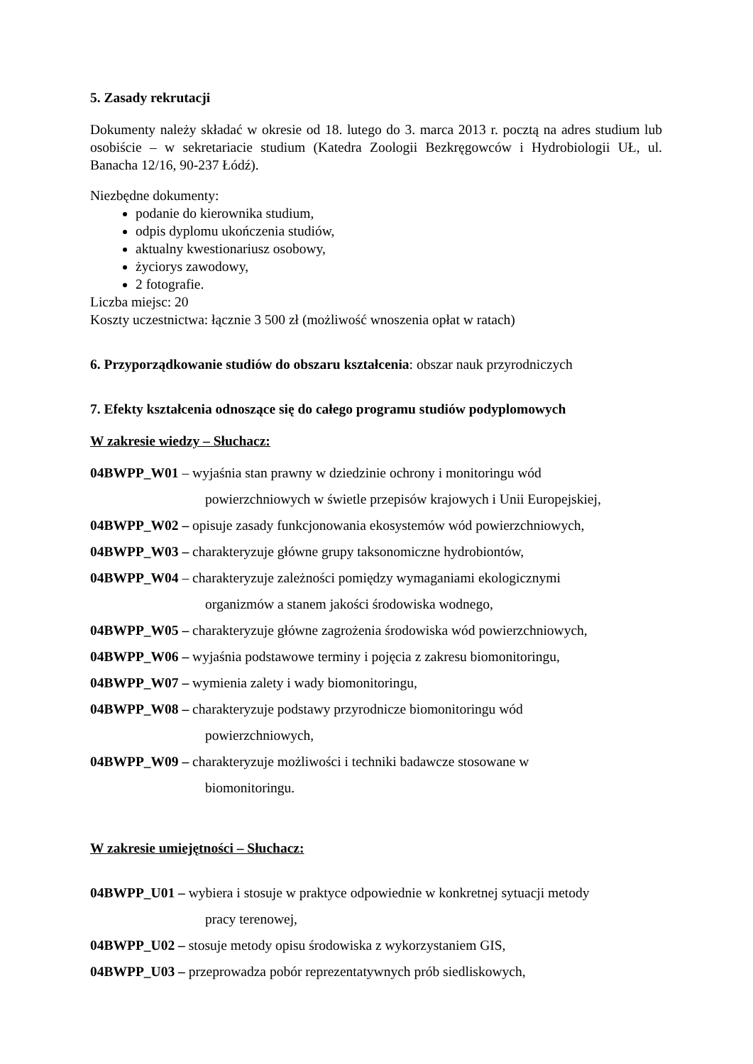5. Zasady rekrutacji
Dokumenty należy składać w okresie od 18. lutego do 3. marca 2013 r. pocztą na adres studium lub osobiście – w sekretariacie studium (Katedra Zoologii Bezkręgowców i Hydrobiologii UŁ, ul. Banacha 12/16, 90-237 Łódź).
Niezbędne dokumenty:
podanie do kierownika studium,
odpis dyplomu ukończenia studiów,
aktualny kwestionariusz osobowy,
życiorys zawodowy,
2 fotografie.
Liczba miejsc: 20
Koszty uczestnictwa: łącznie 3 500 zł (możliwość wnoszenia opłat w ratach)
6. Przyporządkowanie studiów do obszaru kształcenia: obszar nauk przyrodniczych
7. Efekty kształcenia odnoszące się do całego programu studiów podyplomowych
W zakresie wiedzy – Słuchacz:
04BWPP_W01 – wyjaśnia stan prawny w dziedzinie ochrony i monitoringu wód
powierzchniowych w świetle przepisów krajowych i Unii Europejskiej,
04BWPP_W02 – opisuje zasady funkcjonowania ekosystemów wód powierzchniowych,
04BWPP_W03 – charakteryzuje główne grupy taksonomiczne hydrobiontów,
04BWPP_W04 – charakteryzuje zależności pomiędzy wymaganiami ekologicznymi
organizmów a stanem jakości środowiska wodnego,
04BWPP_W05 – charakteryzuje główne zagrożenia środowiska wód powierzchniowych,
04BWPP_W06 – wyjaśnia podstawowe terminy i pojęcia z zakresu biomonitoringu,
04BWPP_W07 – wymienia zalety i wady biomonitoringu,
04BWPP_W08 – charakteryzuje podstawy przyrodnicze biomonitoringu wód
powierzchniowych,
04BWPP_W09 – charakteryzuje możliwości i techniki badawcze stosowane w
biomonitoringu.
W zakresie umiejętności – Słuchacz:
04BWPP_U01 – wybiera i stosuje w praktyce odpowiednie w konkretnej sytuacji metody
pracy terenowej,
04BWPP_U02 – stosuje metody opisu środowiska z wykorzystaniem GIS,
04BWPP_U03 – przeprowadza pobór reprezentatywnych prób siedliskowych,